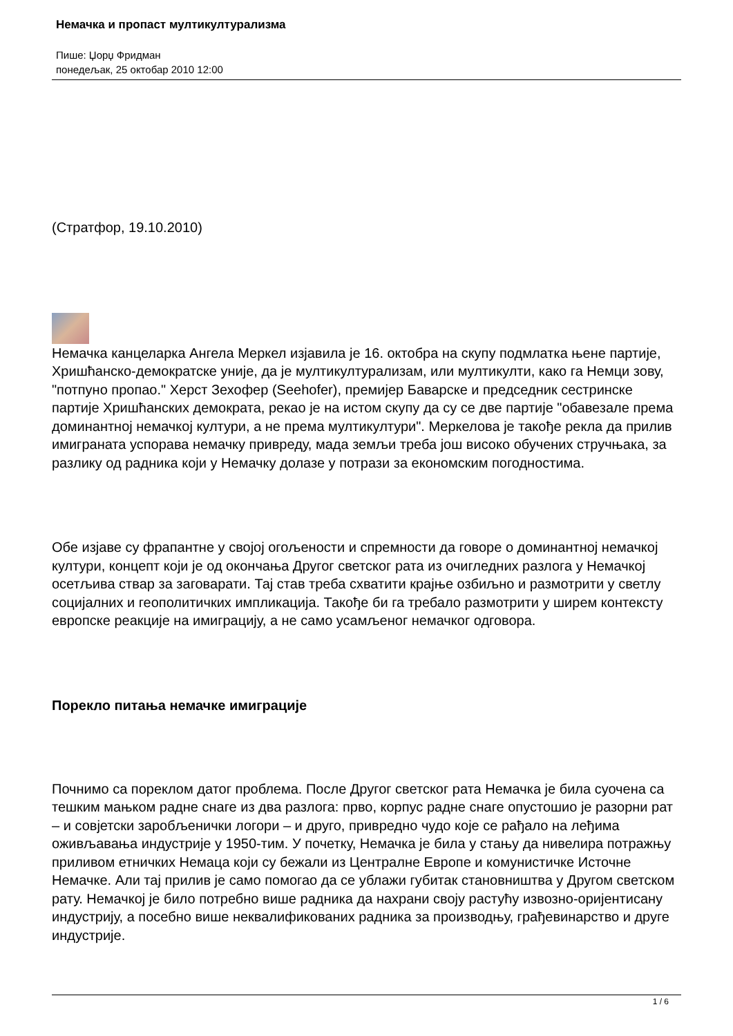Немачка и пропаст мултикултурализма
Пише: Џорџ Фридман
понедељак, 25 октобар 2010 12:00
(Стратфор, 19.10.2010)
Немачка канцеларка Ангела Меркел изјавила је 16. октобра на скупу подмлатка њене партије, Хришћанско-демократске уније, да је мултикултурализам, или мултикулти, како га Немци зову, "потпуно пропао." Херст Зехофер (Seehofer), премијер Баварске и председник сестринске партије Хришћанских демократа, рекао је на истом скупу да су се две партије "обавезале према доминантној немачкој култури, а не према мултикултури". Меркелова је такође рекла да прилив имиграната успорава немачку привреду, мада земљи треба још високо обучених стручњака, за разлику од радника који у Немачку долазе у потрази за економским погодностима.
Обе изјаве су фрапантне у својој огољености и спремности да говоре о доминантној немачкој култури, концепт који је од окончања Другог светског рата из очигледних разлога у Немачкој осетљива ствар за заговарати. Тај став треба схватити крајње озбиљно и размотрити у светлу социјалних и геополитичких импликација. Такође би га требало размотрити у ширем контексту европске реакције на имиграцију, а не само усамљеног немачког одговора.
Порекло питања немачке имиграције
Почнимо са пореклом датог проблема. После Другог светског рата Немачка је била суочена са тешким мањком радне снаге из два разлога: прво, корпус радне снаге опустошио је разорни рат – и совјетски заробљенички логори – и друго, привредно чудо које се рађало на леђима оживљавања индустрије у 1950-тим. У почетку, Немачка је била у стању да нивелира потражњу приливом етничких Немаца који су бежали из Централне Европе и комунистичке Источне Немачке. Али тај прилив је само помогао да се ублажи губитак становништва у Другом светском рату. Немачкој је било потребно више радника да нахрани своју растућу извозно-оријентисану индустрију, а посебно више неквалификованих радника за производњу, грађевинарство и друге индустрије.
1 / 6